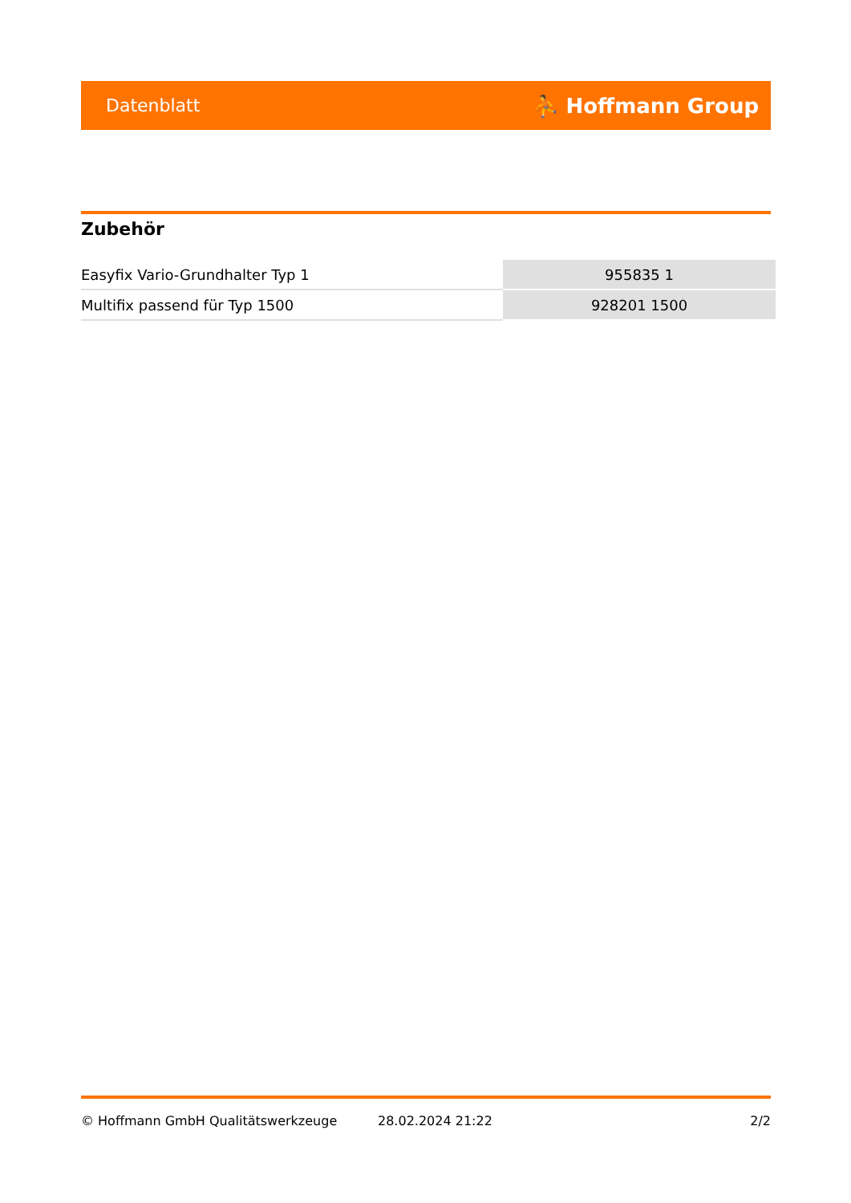Datenblatt ⛹ Hoffmann Group
Zubehör
| Easyfix Vario-Grundhalter Typ 1 | 955835 1 |
| Multifix passend für Typ 1500 | 928201 1500 |
© Hoffmann GmbH Qualitätswerkzeuge 28.02.2024 21:22 2/2